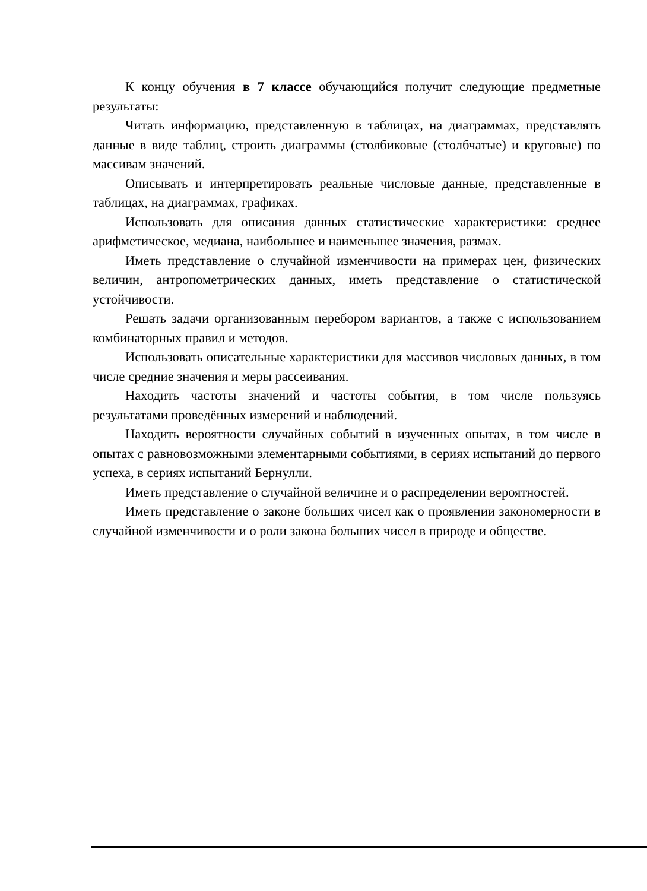К концу обучения в 7 классе обучающийся получит следующие предметные результаты:
Читать информацию, представленную в таблицах, на диаграммах, представлять данные в виде таблиц, строить диаграммы (столбиковые (столбчатые) и круговые) по массивам значений.
Описывать и интерпретировать реальные числовые данные, представленные в таблицах, на диаграммах, графиках.
Использовать для описания данных статистические характеристики: среднее арифметическое, медиана, наибольшее и наименьшее значения, размах.
Иметь представление о случайной изменчивости на примерах цен, физических величин, антропометрических данных, иметь представление о статистической устойчивости.
Решать задачи организованным перебором вариантов, а также с использованием комбинаторных правил и методов.
Использовать описательные характеристики для массивов числовых данных, в том числе средние значения и меры рассеивания.
Находить частоты значений и частоты события, в том числе пользуясь результатами проведённых измерений и наблюдений.
Находить вероятности случайных событий в изученных опытах, в том числе в опытах с равновозможными элементарными событиями, в сериях испытаний до первого успеха, в сериях испытаний Бернулли.
Иметь представление о случайной величине и о распределении вероятностей.
Иметь представление о законе больших чисел как о проявлении закономерности в случайной изменчивости и о роли закона больших чисел в природе и обществе.